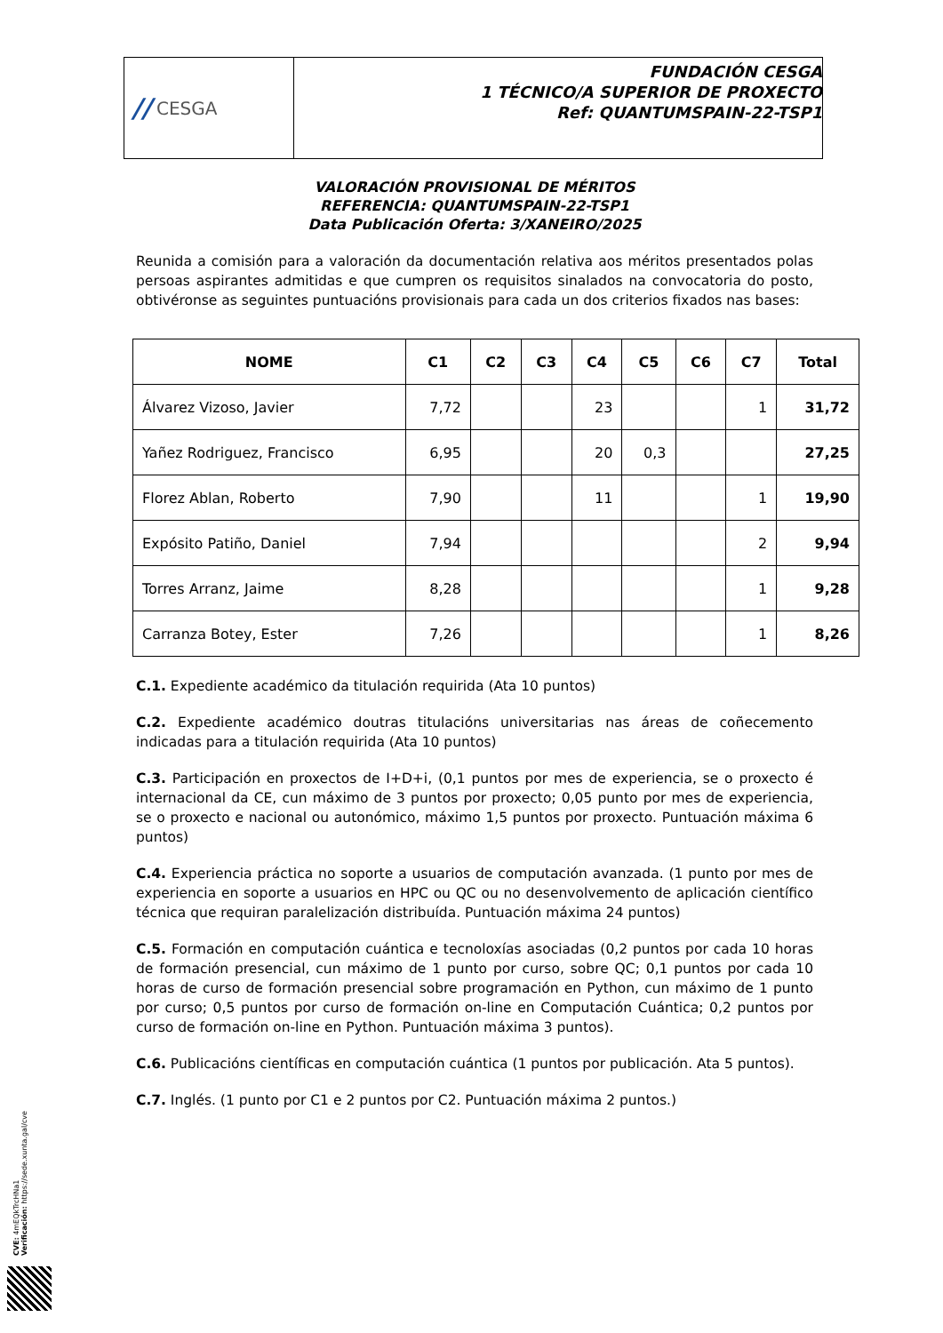// CESGA
FUNDACIÓN CESGA
1 TÉCNICO/A SUPERIOR DE PROXECTO
Ref: QUANTUMSPAIN-22-TSP1
VALORACIÓN PROVISIONAL DE MÉRITOS
REFERENCIA: QUANTUMSPAIN-22-TSP1
Data Publicación Oferta: 3/XANEIRO/2025
Reunida a comisión para a valoración da documentación relativa aos méritos presentados polas persoas aspirantes admitidas e que cumpren os requisitos sinalados na convocatoria do posto, obtivéronse as seguintes puntuacións provisionais para cada un dos criterios fixados nas bases:
| NOME | C1 | C2 | C3 | C4 | C5 | C6 | C7 | Total |
| --- | --- | --- | --- | --- | --- | --- | --- | --- |
| Álvarez Vizoso, Javier | 7,72 | | | 23 | | | 1 | 31,72 |
| Yañez Rodriguez, Francisco | 6,95 | | | 20 | 0,3 | | | 27,25 |
| Florez Ablan, Roberto | 7,90 | | | 11 | | | 1 | 19,90 |
| Expósito Patiño, Daniel | 7,94 | | | | | | 2 | 9,94 |
| Torres Arranz, Jaime | 8,28 | | | | | | 1 | 9,28 |
| Carranza Botey, Ester | 7,26 | | | | | | 1 | 8,26 |
C.1. Expediente académico da titulación requirida (Ata 10 puntos)
C.2. Expediente académico doutras titulacións universitarias nas áreas de coñecemento indicadas para a titulación requirida (Ata 10 puntos)
C.3. Participación en proxectos de I+D+i, (0,1 puntos por mes de experiencia, se o proxecto é internacional da CE, cun máximo de 3 puntos por proxecto; 0,05 punto por mes de experiencia, se o proxecto e nacional ou autonómico, máximo 1,5 puntos por proxecto. Puntuación máxima 6 puntos)
C.4. Experiencia práctica no soporte a usuarios de computación avanzada. (1 punto por mes de experiencia en soporte a usuarios en HPC ou QC ou no desenvolvemento de aplicación científico técnica que requiran paralelización distribuída. Puntuación máxima 24 puntos)
C.5. Formación en computación cuántica e tecnoloxías asociadas (0,2 puntos por cada 10 horas de formación presencial, cun máximo de 1 punto por curso, sobre QC; 0,1 puntos por cada 10 horas de curso de formación presencial sobre programación en Python, cun máximo de 1 punto por curso; 0,5 puntos por curso de formación on-line en Computación Cuántica; 0,2 puntos por curso de formación on-line en Python. Puntuación máxima 3 puntos).
C.6. Publicacións científicas en computación cuántica (1 puntos por publicación. Ata 5 puntos).
C.7. Inglés. (1 punto por C1 e 2 puntos por C2. Puntuación máxima 2 puntos.)
CVE: 4mEQkTrcHNa1
Verificación: https://sede.xunta.gal/cve